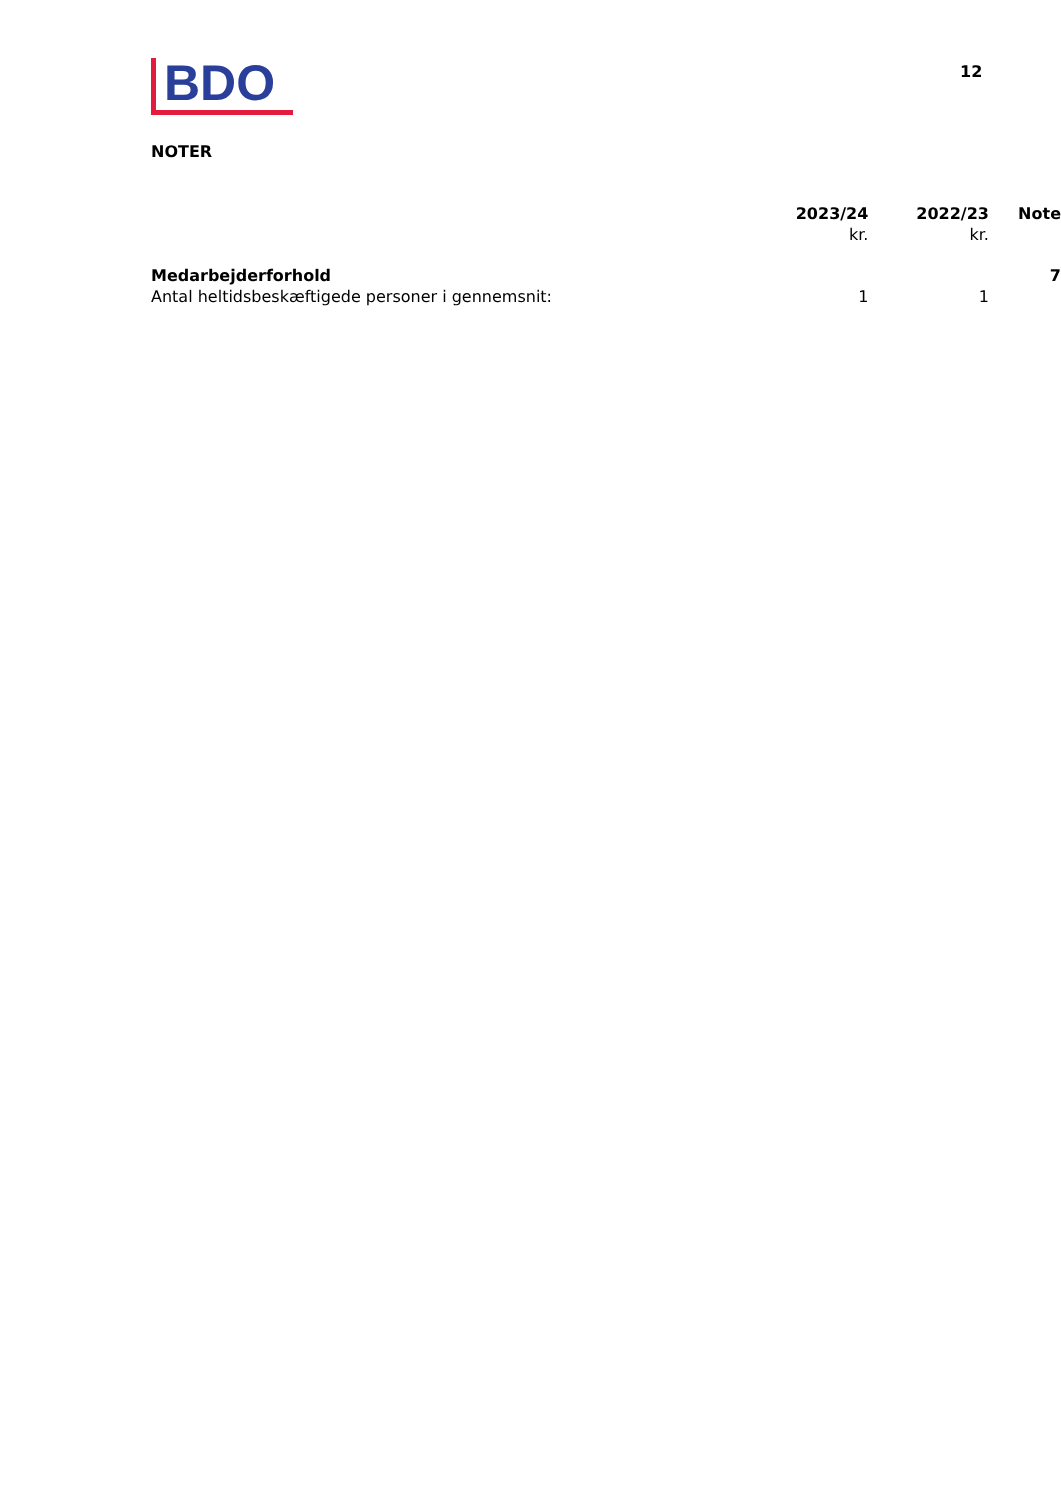BDO 12
NOTER
| | 2023/24 kr. | 2022/23 kr. | Note |
| Medarbejderforhold | | | 7 |
| Antal heltidsbeskæftigede personer i gennemsnit: | 1 | 1 | |